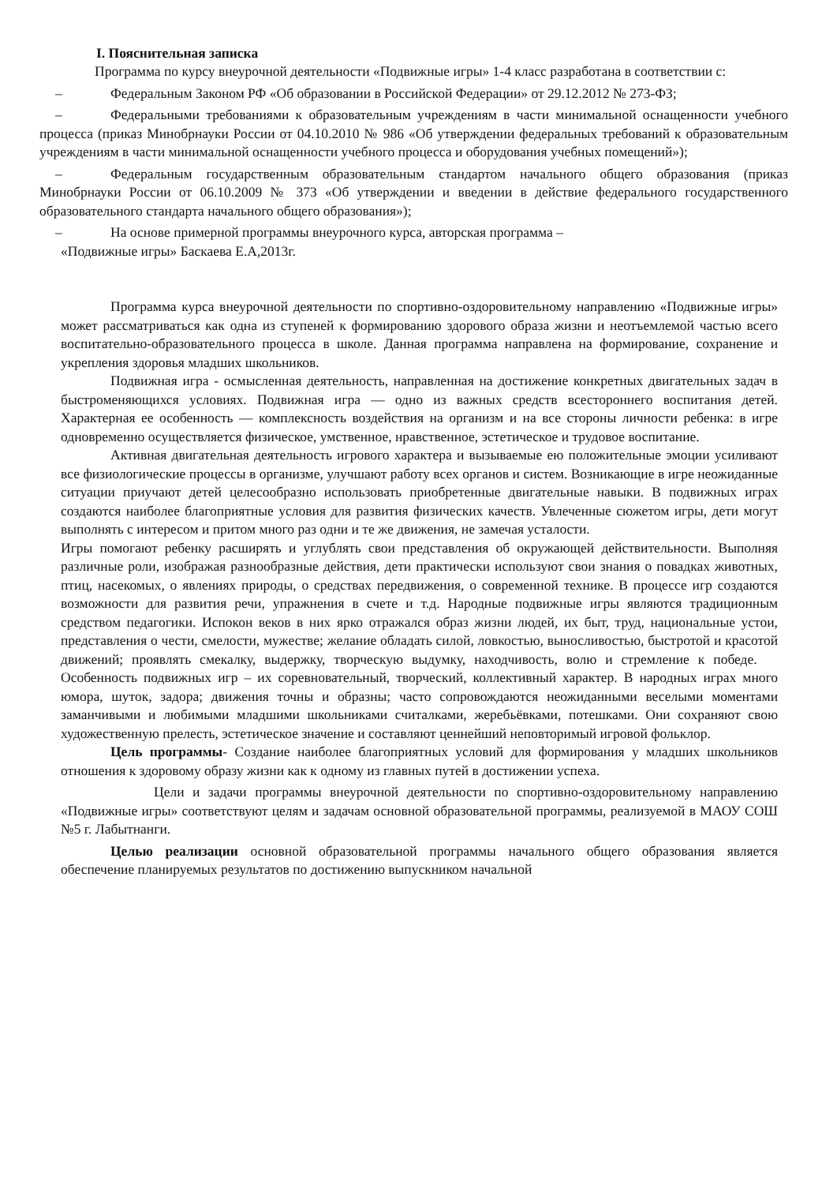I. Пояснительная записка
Программа по курсу внеурочной деятельности «Подвижные игры» 1-4 класс разработана в соответствии с:
– Федеральным Законом РФ «Об образовании в Российской Федерации» от 29.12.2012 № 273-ФЗ;
– Федеральными требованиями к образовательным учреждениям в части минимальной оснащенности учебного процесса (приказ Минобрнауки России от 04.10.2010 № 986 «Об утверждении федеральных требований к образовательным учреждениям в части минимальной оснащенности учебного процесса и оборудования учебных помещений»);
– Федеральным государственным образовательным стандартом начального общего образования (приказ Минобрнауки России от 06.10.2009 № 373 «Об утверждении и введении в действие федерального государственного образовательного стандарта начального общего образования»);
– На основе примерной программы внеурочного курса, авторская программа –
«Подвижные игры» Баскаева Е.А,2013г.
Программа курса внеурочной деятельности по спортивно-оздоровительному направлению «Подвижные игры» может рассматриваться как одна из ступеней к формированию здорового образа жизни и неотъемлемой частью всего воспитательно-образовательного процесса в школе. Данная программа направлена на формирование, сохранение и укрепления здоровья младших школьников.
Подвижная игра - осмысленная деятельность, направленная на достижение конкретных двигательных задач в быстроменяющихся условиях. Подвижная игра — одно из важных средств всестороннего воспитания детей. Характерная ее особенность — комплексность воздействия на организм и на все стороны личности ребенка: в игре одновременно осуществляется физическое, умственное, нравственное, эстетическое и трудовое воспитание.
Активная двигательная деятельность игрового характера и вызываемые ею положительные эмоции усиливают все физиологические процессы в организме, улучшают работу всех органов и систем. Возникающие в игре неожиданные ситуации приучают детей целесообразно использовать приобретенные двигательные навыки. В подвижных играх создаются наиболее благоприятные условия для развития физических качеств. Увлеченные сюжетом игры, дети могут выполнять с интересом и притом много раз одни и те же движения, не замечая усталости.
Игры помогают ребенку расширять и углублять свои представления об окружающей действительности. Выполняя различные роли, изображая разнообразные действия, дети практически используют свои знания о повадках животных, птиц, насекомых, о явлениях природы, о средствах передвижения, о современной технике. В процессе игр создаются возможности для развития речи, упражнения в счете и т.д. Народные подвижные игры являются традиционным средством педагогики. Испокон веков в них ярко отражался образ жизни людей, их быт, труд, национальные устои, представления о чести, смелости, мужестве; желание обладать силой, ловкостью, выносливостью, быстротой и красотой движений; проявлять смекалку, выдержку, творческую выдумку, находчивость, волю и стремление к победе. Особенность подвижных игр – их соревновательный, творческий, коллективный характер. В народных играх много юмора, шуток, задора; движения точны и образны; часто сопровождаются неожиданными веселыми моментами заманчивыми и любимыми младшими школьниками считалками, жеребьёвками, потешками. Они сохраняют свою художественную прелесть, эстетическое значение и составляют ценнейший неповторимый игровой фольклор.
Цель программы- Создание наиболее благоприятных условий для формирования у младших школьников отношения к здоровому образу жизни как к одному из главных путей в достижении успеха.
Цели и задачи программы внеурочной деятельности по спортивно-оздоровительному направлению «Подвижные игры» соответствуют целям и задачам основной образовательной программы, реализуемой в МАОУ СОШ №5 г. Лабытнанги.
Целью реализации основной образовательной программы начального общего образования является обеспечение планируемых результатов по достижению выпускником начальной